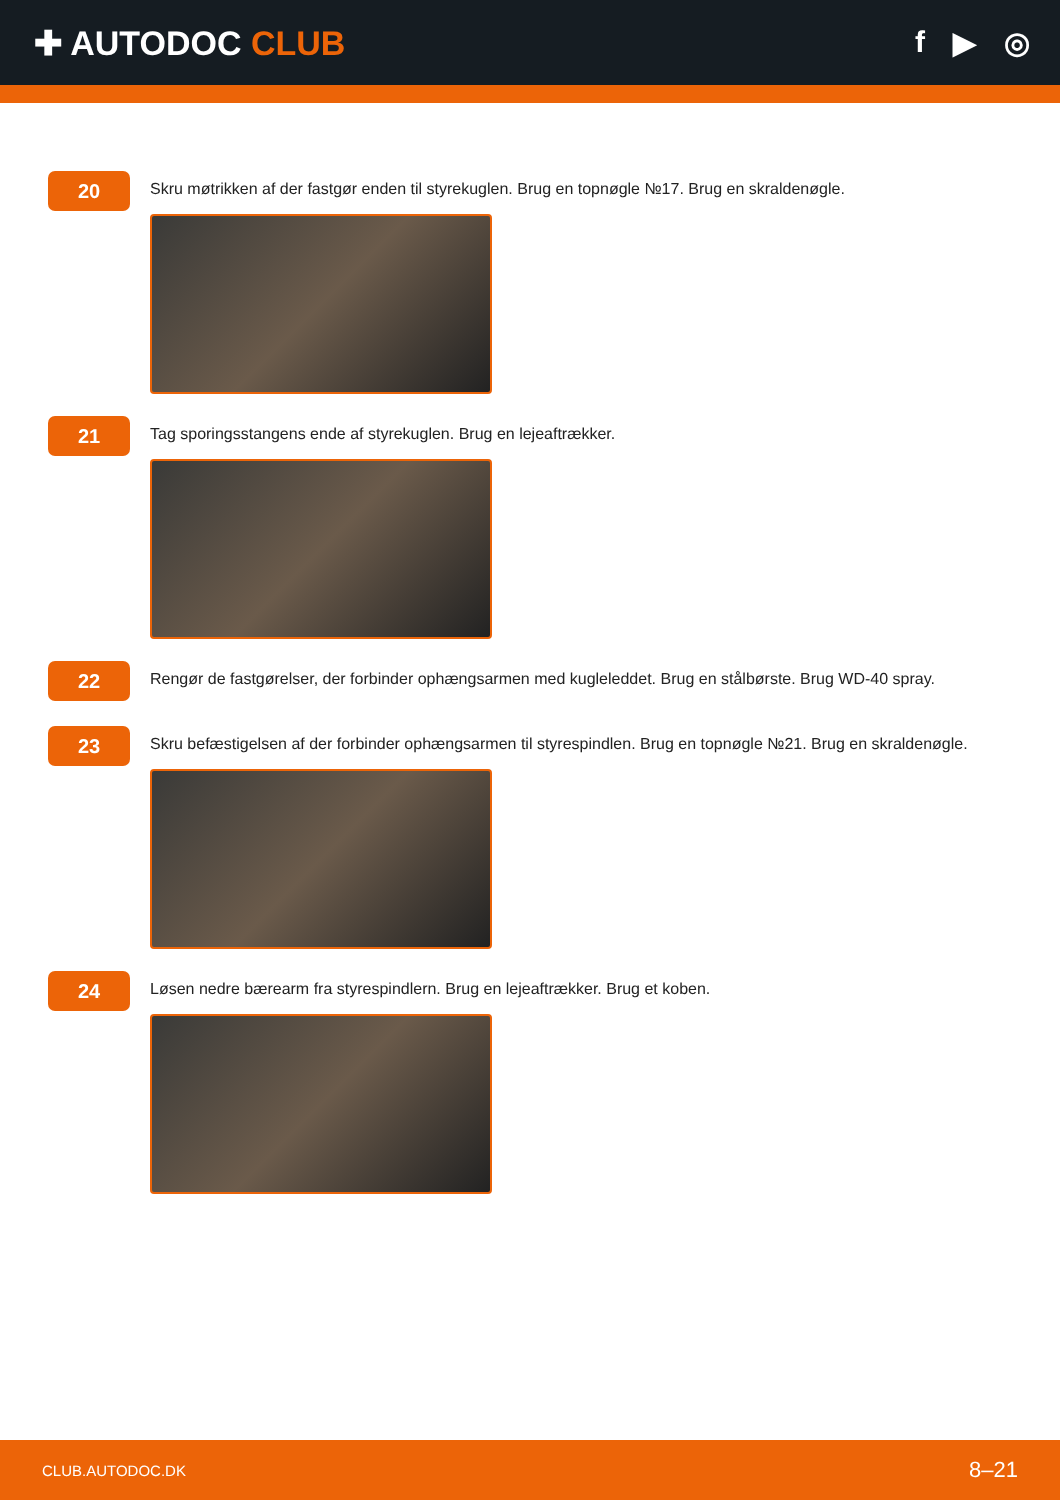✚ AUTODOC CLUB f ▶ ◎
20
Skru møtrikken af der fastgør enden til styrekuglen. Brug en topnøgle №17. Brug en skraldenøgle.
21
Tag sporingsstangens ende af styrekuglen. Brug en lejeaftrækker.
22
Rengør de fastgørelser, der forbinder ophængsarmen med kugleleddet. Brug en stålbørste. Brug WD-40 spray.
23
Skru befæstigelsen af der forbinder ophængsarmen til styrespindlen. Brug en topnøgle №21. Brug en skraldenøgle.
24
Løsen nedre bærearm fra styrespindlern. Brug en lejeaftrækker. Brug et koben.
CLUB.AUTODOC.DK 8–21